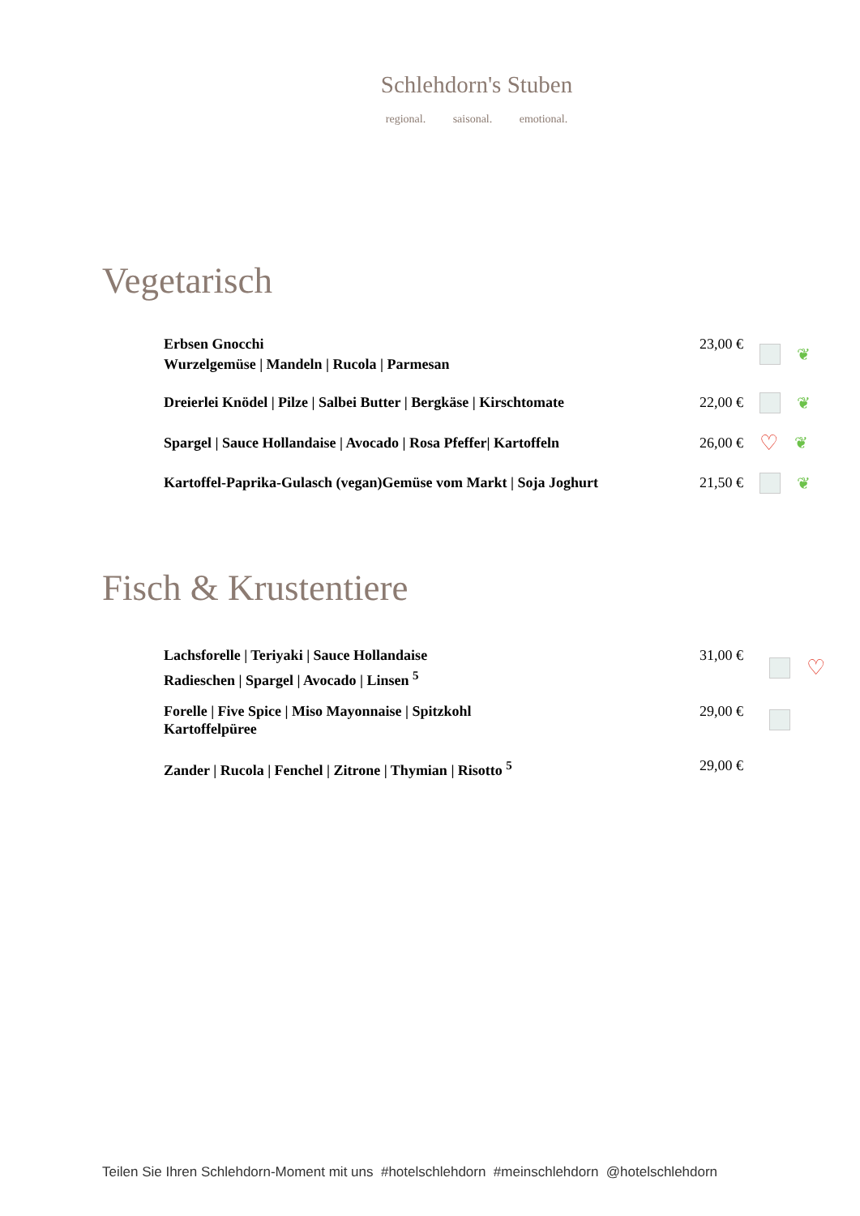Schlehdorn's Stuben
regional. saisonal. emotional.
Vegetarisch
Erbsen Gnocchi
Wurzelgemüse | Mandeln | Rucola | Parmesan
23,00 € ❦
Dreierlei Knödel | Pilze | Salbei Butter | Bergkäse | Kirschtomate
22,00 € ❦
Spargel | Sauce Hollandaise | Avocado | Rosa Pfeffer| Kartoffeln
26,00 €
♡ ❦
Kartoffel-Paprika-Gulasch (vegan)Gemüse vom Markt | Soja Joghurt
21,50 € ❦
Fisch & Krustentiere
Lachsforelle | Teriyaki | Sauce Hollandaise
Radieschen | Spargel | Avocado | Linsen <sup>5</sup>
31,00 €
♡
Forelle | Five Spice | Miso Mayonnaise | Spitzkohl
Kartoffelpüree
29,00 €
Zander | Rucola | Fenchel | Zitrone | Thymian | Risotto <sup>5</sup> 29,00 €
Teilen Sie Ihren Schlehdorn-Moment mit uns #hotelschlehdorn #meinschlehdorn @hotelschlehdorn